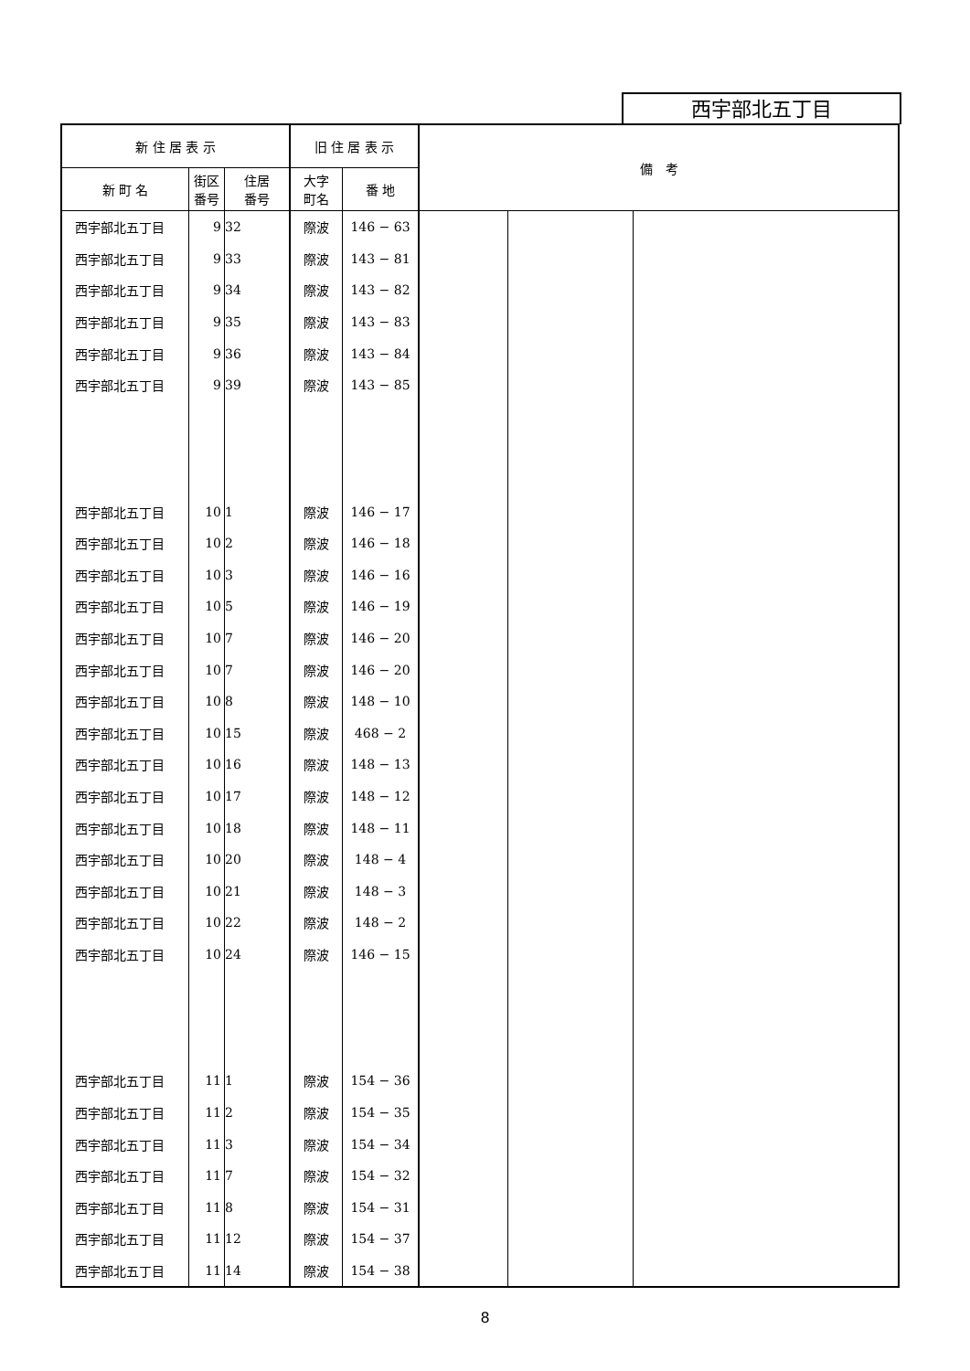西宇部北五丁目
| 新 住 居 表 示 | | | 旧 住 居 表 示 | | 備 考 | | |
| --- | --- | --- | --- | --- | --- | --- | --- |
| 新 町 名 | 街区 番号 | 住居 番号 | 大字 町名 | 番 地 | | | |
| 西宇部北五丁目 | 9 | 32 | 際波 | 146 − 63 | | | |
| 西宇部北五丁目 | 9 | 33 | 際波 | 143 − 81 | | | |
| 西宇部北五丁目 | 9 | 34 | 際波 | 143 − 82 | | | |
| 西宇部北五丁目 | 9 | 35 | 際波 | 143 − 83 | | | |
| 西宇部北五丁目 | 9 | 36 | 際波 | 143 − 84 | | | |
| 西宇部北五丁目 | 9 | 39 | 際波 | 143 − 85 | | | |
| 西宇部北五丁目 | 10 | 1 | 際波 | 146 − 17 | | | |
| 西宇部北五丁目 | 10 | 2 | 際波 | 146 − 18 | | | |
| 西宇部北五丁目 | 10 | 3 | 際波 | 146 − 16 | | | |
| 西宇部北五丁目 | 10 | 5 | 際波 | 146 − 19 | | | |
| 西宇部北五丁目 | 10 | 7 | 際波 | 146 − 20 | | | |
| 西宇部北五丁目 | 10 | 7 | 際波 | 146 − 20 | | | |
| 西宇部北五丁目 | 10 | 8 | 際波 | 148 − 10 | | | |
| 西宇部北五丁目 | 10 | 15 | 際波 | 468 − 2 | | | |
| 西宇部北五丁目 | 10 | 16 | 際波 | 148 − 13 | | | |
| 西宇部北五丁目 | 10 | 17 | 際波 | 148 − 12 | | | |
| 西宇部北五丁目 | 10 | 18 | 際波 | 148 − 11 | | | |
| 西宇部北五丁目 | 10 | 20 | 際波 | 148 − 4 | | | |
| 西宇部北五丁目 | 10 | 21 | 際波 | 148 − 3 | | | |
| 西宇部北五丁目 | 10 | 22 | 際波 | 148 − 2 | | | |
| 西宇部北五丁目 | 10 | 24 | 際波 | 146 − 15 | | | |
| 西宇部北五丁目 | 11 | 1 | 際波 | 154 − 36 | | | |
| 西宇部北五丁目 | 11 | 2 | 際波 | 154 − 35 | | | |
| 西宇部北五丁目 | 11 | 3 | 際波 | 154 − 34 | | | |
| 西宇部北五丁目 | 11 | 7 | 際波 | 154 − 32 | | | |
| 西宇部北五丁目 | 11 | 8 | 際波 | 154 − 31 | | | |
| 西宇部北五丁目 | 11 | 12 | 際波 | 154 − 37 | | | |
| 西宇部北五丁目 | 11 | 14 | 際波 | 154 − 38 | | | |
8